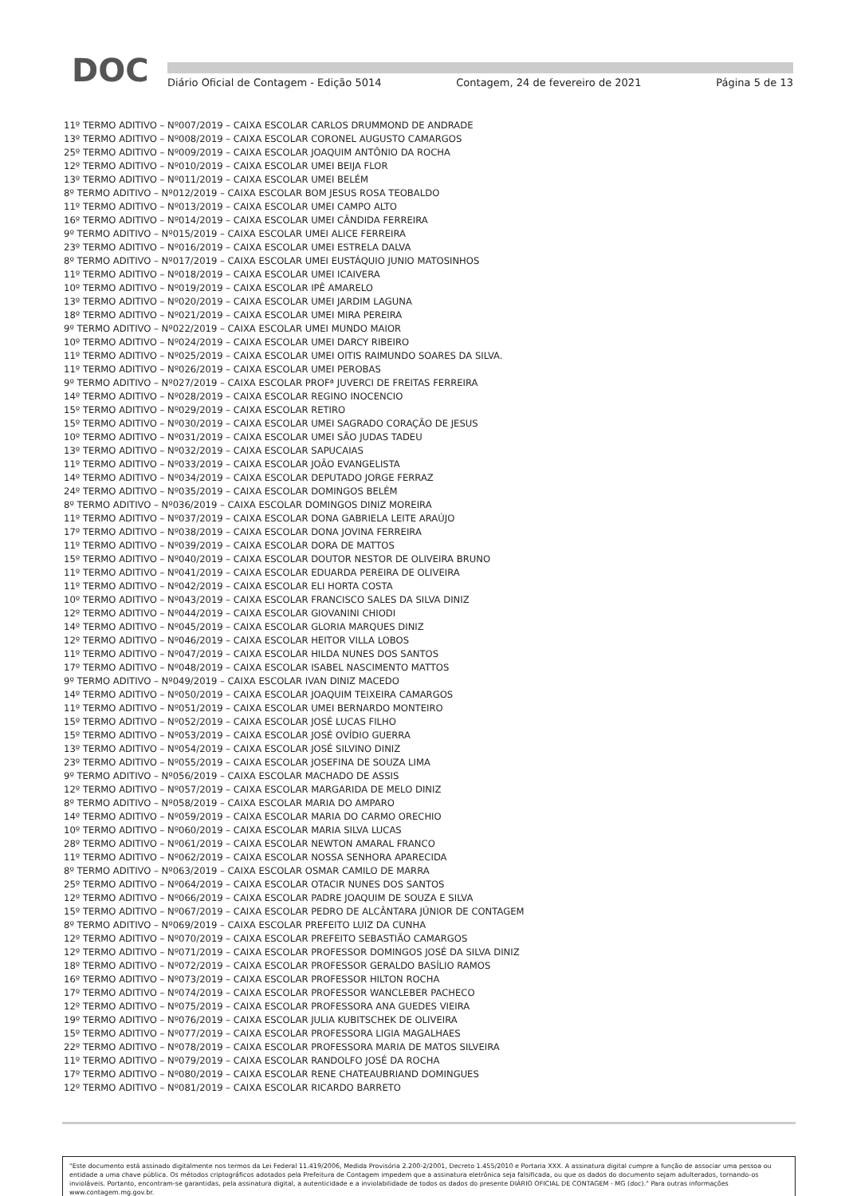DOC
Diário Oficial de Contagem - Edição 5014 Contagem, 24 de fevereiro de 2021 Página 5 de 13
11º TERMO ADITIVO – Nº007/2019 – CAIXA ESCOLAR CARLOS DRUMMOND DE ANDRADE
13º TERMO ADITIVO – Nº008/2019 – CAIXA ESCOLAR CORONEL AUGUSTO CAMARGOS
25º TERMO ADITIVO – Nº009/2019 – CAIXA ESCOLAR JOAQUIM ANTÔNIO DA ROCHA
12º TERMO ADITIVO – Nº010/2019 – CAIXA ESCOLAR UMEI BEIJA FLOR
13º TERMO ADITIVO – Nº011/2019 – CAIXA ESCOLAR UMEI BELÉM
8º TERMO ADITIVO – Nº012/2019 – CAIXA ESCOLAR BOM JESUS ROSA TEOBALDO
11º TERMO ADITIVO – Nº013/2019 – CAIXA ESCOLAR UMEI CAMPO ALTO
16º TERMO ADITIVO – Nº014/2019 – CAIXA ESCOLAR UMEI CÂNDIDA FERREIRA
9º TERMO ADITIVO – Nº015/2019 – CAIXA ESCOLAR UMEI ALICE FERREIRA
23º TERMO ADITIVO – Nº016/2019 – CAIXA ESCOLAR UMEI ESTRELA DALVA
8º TERMO ADITIVO – Nº017/2019 – CAIXA ESCOLAR UMEI EUSTÁQUIO JUNIO MATOSINHOS
11º TERMO ADITIVO – Nº018/2019 – CAIXA ESCOLAR UMEI ICAIVERA
10º TERMO ADITIVO – Nº019/2019 – CAIXA ESCOLAR IPÊ AMARELO
13º TERMO ADITIVO – Nº020/2019 – CAIXA ESCOLAR UMEI JARDIM LAGUNA
18º TERMO ADITIVO – Nº021/2019 – CAIXA ESCOLAR UMEI MIRA PEREIRA
9º TERMO ADITIVO – Nº022/2019 – CAIXA ESCOLAR UMEI MUNDO MAIOR
10º TERMO ADITIVO – Nº024/2019 – CAIXA ESCOLAR UMEI DARCY RIBEIRO
11º TERMO ADITIVO – Nº025/2019 – CAIXA ESCOLAR UMEI OITIS RAIMUNDO SOARES DA SILVA.
11º TERMO ADITIVO – Nº026/2019 – CAIXA ESCOLAR UMEI PEROBAS
9º TERMO ADITIVO – Nº027/2019 – CAIXA ESCOLAR PROFª JUVERCI DE FREITAS FERREIRA
14º TERMO ADITIVO – Nº028/2019 – CAIXA ESCOLAR REGINO INOCENCIO
15º TERMO ADITIVO – Nº029/2019 – CAIXA ESCOLAR RETIRO
15º TERMO ADITIVO – Nº030/2019 – CAIXA ESCOLAR UMEI SAGRADO CORAÇÃO DE JESUS
10º TERMO ADITIVO – Nº031/2019 – CAIXA ESCOLAR UMEI SÃO JUDAS TADEU
13º TERMO ADITIVO – Nº032/2019 – CAIXA ESCOLAR SAPUCAIAS
11º TERMO ADITIVO – Nº033/2019 – CAIXA ESCOLAR JOÃO EVANGELISTA
14º TERMO ADITIVO – Nº034/2019 – CAIXA ESCOLAR DEPUTADO JORGE FERRAZ
24º TERMO ADITIVO – Nº035/2019 – CAIXA ESCOLAR DOMINGOS BELÉM
8º TERMO ADITIVO – Nº036/2019 – CAIXA ESCOLAR DOMINGOS DINIZ MOREIRA
11º TERMO ADITIVO – Nº037/2019 – CAIXA ESCOLAR DONA GABRIELA LEITE ARAÚJO
17º TERMO ADITIVO – Nº038/2019 – CAIXA ESCOLAR DONA JOVINA FERREIRA
11º TERMO ADITIVO – Nº039/2019 – CAIXA ESCOLAR DORA DE MATTOS
15º TERMO ADITIVO – Nº040/2019 – CAIXA ESCOLAR DOUTOR NESTOR DE OLIVEIRA BRUNO
11º TERMO ADITIVO – Nº041/2019 – CAIXA ESCOLAR EDUARDA PEREIRA DE OLIVEIRA
11º TERMO ADITIVO – Nº042/2019 – CAIXA ESCOLAR ELI HORTA COSTA
10º TERMO ADITIVO – Nº043/2019 – CAIXA ESCOLAR FRANCISCO SALES DA SILVA DINIZ
12º TERMO ADITIVO – Nº044/2019 – CAIXA ESCOLAR GIOVANINI CHIODI
14º TERMO ADITIVO – Nº045/2019 – CAIXA ESCOLAR GLORIA MARQUES DINIZ
12º TERMO ADITIVO – Nº046/2019 – CAIXA ESCOLAR HEITOR VILLA LOBOS
11º TERMO ADITIVO – Nº047/2019 – CAIXA ESCOLAR HILDA NUNES DOS SANTOS
17º TERMO ADITIVO – Nº048/2019 – CAIXA ESCOLAR ISABEL NASCIMENTO MATTOS
9º TERMO ADITIVO – Nº049/2019 – CAIXA ESCOLAR IVAN DINIZ MACEDO
14º TERMO ADITIVO – Nº050/2019 – CAIXA ESCOLAR JOAQUIM TEIXEIRA CAMARGOS
11º TERMO ADITIVO – Nº051/2019 – CAIXA ESCOLAR UMEI BERNARDO MONTEIRO
15º TERMO ADITIVO – Nº052/2019 – CAIXA ESCOLAR JOSÉ LUCAS FILHO
15º TERMO ADITIVO – Nº053/2019 – CAIXA ESCOLAR JOSÉ OVÍDIO GUERRA
13º TERMO ADITIVO – Nº054/2019 – CAIXA ESCOLAR JOSÉ SILVINO DINIZ
23º TERMO ADITIVO – Nº055/2019 – CAIXA ESCOLAR JOSEFINA DE SOUZA LIMA
9º TERMO ADITIVO – Nº056/2019 – CAIXA ESCOLAR MACHADO DE ASSIS
12º TERMO ADITIVO – Nº057/2019 – CAIXA ESCOLAR MARGARIDA DE MELO DINIZ
8º TERMO ADITIVO – Nº058/2019 – CAIXA ESCOLAR MARIA DO AMPARO
14º TERMO ADITIVO – Nº059/2019 – CAIXA ESCOLAR MARIA DO CARMO ORECHIO
10º TERMO ADITIVO – Nº060/2019 – CAIXA ESCOLAR MARIA SILVA LUCAS
28º TERMO ADITIVO – Nº061/2019 – CAIXA ESCOLAR NEWTON AMARAL FRANCO
11º TERMO ADITIVO – Nº062/2019 – CAIXA ESCOLAR NOSSA SENHORA APARECIDA
8º TERMO ADITIVO – Nº063/2019 – CAIXA ESCOLAR OSMAR CAMILO DE MARRA
25º TERMO ADITIVO – Nº064/2019 – CAIXA ESCOLAR OTACIR NUNES DOS SANTOS
12º TERMO ADITIVO – Nº066/2019 – CAIXA ESCOLAR PADRE JOAQUIM DE SOUZA E SILVA
15º TERMO ADITIVO – Nº067/2019 – CAIXA ESCOLAR PEDRO DE ALCÂNTARA JÚNIOR DE CONTAGEM
8º TERMO ADITIVO – Nº069/2019 – CAIXA ESCOLAR PREFEITO LUIZ DA CUNHA
12º TERMO ADITIVO – Nº070/2019 – CAIXA ESCOLAR PREFEITO SEBASTIÃO CAMARGOS
12º TERMO ADITIVO – Nº071/2019 – CAIXA ESCOLAR PROFESSOR DOMINGOS JOSÉ DA SILVA DINIZ
18º TERMO ADITIVO – Nº072/2019 – CAIXA ESCOLAR PROFESSOR GERALDO BASÍLIO RAMOS
16º TERMO ADITIVO – Nº073/2019 – CAIXA ESCOLAR PROFESSOR HILTON ROCHA
17º TERMO ADITIVO – Nº074/2019 – CAIXA ESCOLAR PROFESSOR WANCLEBER PACHECO
12º TERMO ADITIVO – Nº075/2019 – CAIXA ESCOLAR PROFESSORA ANA GUEDES VIEIRA
19º TERMO ADITIVO – Nº076/2019 – CAIXA ESCOLAR JULIA KUBITSCHEK DE OLIVEIRA
15º TERMO ADITIVO – Nº077/2019 – CAIXA ESCOLAR PROFESSORA LIGIA MAGALHAES
22º TERMO ADITIVO – Nº078/2019 – CAIXA ESCOLAR PROFESSORA MARIA DE MATOS SILVEIRA
11º TERMO ADITIVO – Nº079/2019 – CAIXA ESCOLAR RANDOLFO JOSÉ DA ROCHA
17º TERMO ADITIVO – Nº080/2019 – CAIXA ESCOLAR RENE CHATEAUBRIAND DOMINGUES
12º TERMO ADITIVO – Nº081/2019 – CAIXA ESCOLAR RICARDO BARRETO
"Este documento está assinado digitalmente nos termos da Lei Federal 11.419/2006, Medida Provisória 2.200-2/2001, Decreto 1.455/2010 e Portaria XXX. A assinatura digital cumpre a função de associar uma pessoa ou entidade a uma chave pública. Os métodos criptográficos adotados pela Prefeitura de Contagem impedem que a assinatura eletrônica seja falsificada, ou que os dados do documento sejam adulterados, tornando-os invioláveis. Portanto, encontram-se garantidas, pela assinatura digital, a autenticidade e a inviolabilidade de todos os dados do presente DIÁRIO OFICIAL DE CONTAGEM - MG (doc)." Para outras informações www.contagem.mg.gov.br.